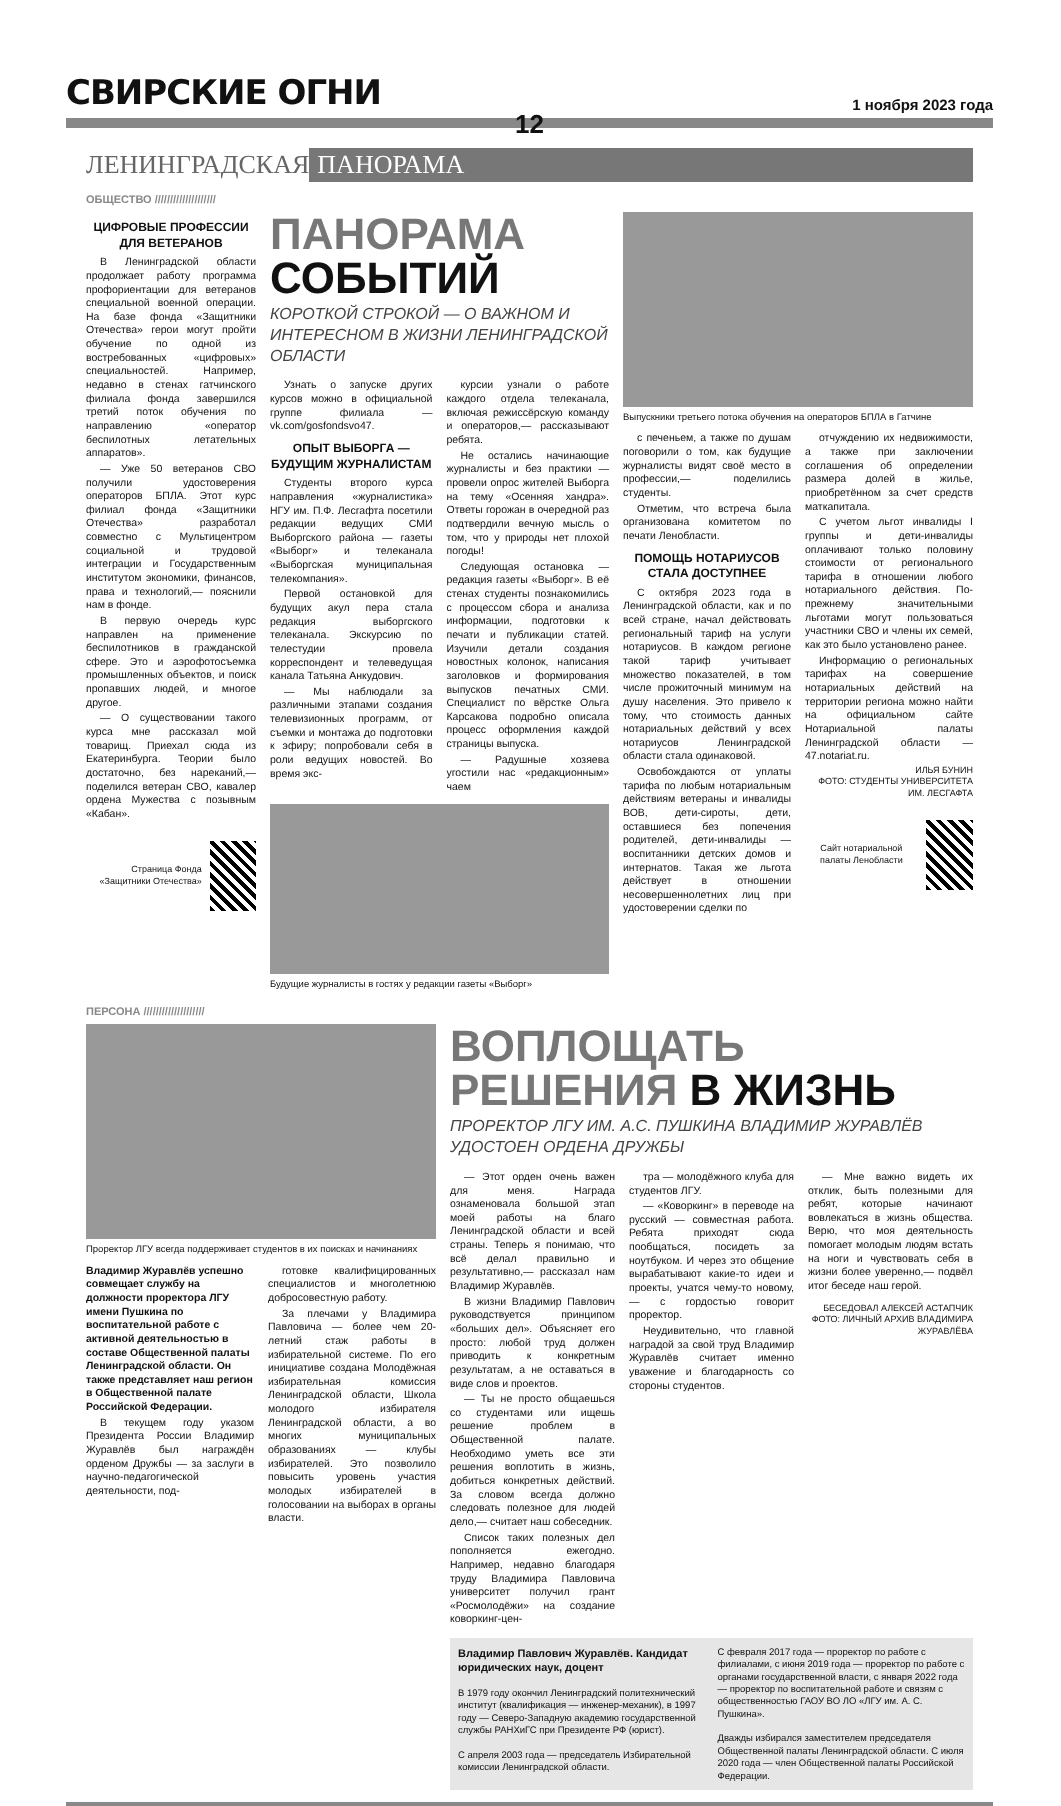СВИРСКИЕ ОГНИ
1 ноября 2023 года
12
ЛЕНИНГРАДСКАЯ ПАНОРАМА
ОБЩЕСТВО ////////////////////
ЦИФРОВЫЕ ПРОФЕССИИ ДЛЯ ВЕТЕРАНОВ
В Ленинградской области продолжает работу программа профориентации для ветеранов специальной военной операции. На базе фонда «Защитники Отечества» герои могут пройти обучение по одной из востребованных «цифровых» специальностей. Например, недавно в стенах гатчинского филиала фонда завершился третий поток обучения по направлению «оператор беспилотных летательных аппаратов».
— Уже 50 ветеранов СВО получили удостоверения операторов БПЛА. Этот курс филиал фонда «Защитники Отечества» разработал совместно с Мультицентром социальной и трудовой интеграции и Государственным институтом экономики, финансов, права и технологий,— пояснили нам в фонде.
В первую очередь курс направлен на применение беспилотников в гражданской сфере. Это и аэрофотосъемка промышленных объектов, и поиск пропавших людей, и многое другое.
— О существовании такого курса мне рассказал мой товарищ. Приехал сюда из Екатеринбурга. Теории было достаточно, без нареканий,— поделился ветеран СВО, кавалер ордена Мужества с позывным «Кабан».
Страница Фонда «Защитники Отечества»
ПАНОРАМА СОБЫТИЙ
КОРОТКОЙ СТРОКОЙ — О ВАЖНОМ И ИНТЕРЕСНОМ В ЖИЗНИ ЛЕНИНГРАДСКОЙ ОБЛАСТИ
Узнать о запуске других курсов можно в официальной группе филиала — vk.com/gosfondsvo47.
ОПЫТ ВЫБОРГА — БУДУЩИМ ЖУРНАЛИСТАМ
Студенты второго курса направления «журналистика» НГУ им. П.Ф. Лесгафта посетили редакции ведущих СМИ Выборгского района — газеты «Выборг» и телеканала «Выборгская муниципальная телекомпания».
Первой остановкой для будущих акул пера стала редакция выборгского телеканала. Экскурсию по телестудии провела корреспондент и телеведущая канала Татьяна Анкудович.
— Мы наблюдали за различными этапами создания телевизионных программ, от съемки и монтажа до подготовки к эфиру; попробовали себя в роли ведущих новостей. Во время экс-
курсии узнали о работе каждого отдела телеканала, включая режиссёрскую команду и операторов,— рассказывают ребята.
Не остались начинающие журналисты и без практики — провели опрос жителей Выборга на тему «Осенняя хандра». Ответы горожан в очередной раз подтвердили вечную мысль о том, что у природы нет плохой погоды!
Следующая остановка — редакция газеты «Выборг». В её стенах студенты познакомились с процессом сбора и анализа информации, подготовки к печати и публикации статей. Изучили детали создания новостных колонок, написания заголовков и формирования выпусков печатных СМИ. Специалист по вёрстке Ольга Карсакова подробно описала процесс оформления каждой страницы выпуска.
— Радушные хозяева угостили нас «редакционным» чаем
Будущие журналисты в гостях у редакции газеты «Выборг»
Выпускники третьего потока обучения на операторов БПЛА в Гатчине
с печеньем, а также по душам поговорили о том, как будущие журналисты видят своё место в профессии,— поделились студенты.
Отметим, что встреча была организована комитетом по печати Ленобласти.
ПОМОЩЬ НОТАРИУСОВ СТАЛА ДОСТУПНЕЕ
С октября 2023 года в Ленинградской области, как и по всей стране, начал действовать региональный тариф на услуги нотариусов. В каждом регионе такой тариф учитывает множество показателей, в том числе прожиточный минимум на душу населения. Это привело к тому, что стоимость данных нотариальных действий у всех нотариусов Ленинградской области стала одинаковой.
Освобождаются от уплаты тарифа по любым нотариальным действиям ветераны и инвалиды ВОВ, дети-сироты, дети, оставшиеся без попечения родителей, дети-инвалиды — воспитанники детских домов и интернатов. Такая же льгота действует в отношении несовершеннолетних лиц при удостоверении сделки по
отчуждению их недвижимости, а также при заключении соглашения об определении размера долей в жилье, приобретённом за счет средств маткапитала.
С учетом льгот инвалиды I группы и дети-инвалиды оплачивают только половину стоимости от регионального тарифа в отношении любого нотариального действия. По-прежнему значительными льготами могут пользоваться участники СВО и члены их семей, как это было установлено ранее.
Информацию о региональных тарифах на совершение нотариальных действий на территории региона можно найти на официальном сайте Нотариальной палаты Ленинградской области — 47.notariat.ru.
ИЛЬЯ БУНИН
ФОТО: СТУДЕНТЫ УНИВЕРСИТЕТА ИМ. ЛЕСГАФТА
Сайт нотариальной палаты Ленобласти
ПЕРСОНА ////////////////////
Проректор ЛГУ всегда поддерживает студентов в их поисках и начинаниях
Владимир Журавлёв успешно совмещает службу на должности проректора ЛГУ имени Пушкина по воспитательной работе с активной деятельностью в составе Общественной палаты Ленинградской области. Он также представляет наш регион в Общественной палате Российской Федерации.
В текущем году указом Президента России Владимир Журавлёв был награждён орденом Дружбы — за заслуги в научно-педагогической деятельности, под-
готовке квалифицированных специалистов и многолетнюю добросовестную работу.
За плечами у Владимира Павловича — более чем 20-летний стаж работы в избирательной системе. По его инициативе создана Молодёжная избирательная комиссия Ленинградской области, Школа молодого избирателя Ленинградской области, а во многих муниципальных образованиях — клубы избирателей. Это позволило повысить уровень участия молодых избирателей в голосовании на выборах в органы власти.
ВОПЛОЩАТЬ РЕШЕНИЯ В ЖИЗНЬ
ПРОРЕКТОР ЛГУ ИМ. А.С. ПУШКИНА ВЛАДИМИР ЖУРАВЛЁВ УДОСТОЕН ОРДЕНА ДРУЖБЫ
— Этот орден очень важен для меня. Награда ознаменовала большой этап моей работы на благо Ленинградской области и всей страны. Теперь я понимаю, что всё делал правильно и результативно,— рассказал нам Владимир Журавлёв.
В жизни Владимир Павлович руководствуется принципом «больших дел». Объясняет его просто: любой труд должен приводить к конкретным результатам, а не оставаться в виде слов и проектов.
— Ты не просто общаешься со студентами или ищешь решение проблем в Общественной палате. Необходимо уметь все эти решения воплотить в жизнь, добиться конкретных действий. За словом всегда должно следовать полезное для людей дело,— считает наш собеседник.
Список таких полезных дел пополняется ежегодно. Например, недавно благодаря труду Владимира Павловича университет получил грант «Росмолодёжи» на создание коворкинг-цен-
тра — молодёжного клуба для студентов ЛГУ.
— «Коворкинг» в переводе на русский — совместная работа. Ребята приходят сюда пообщаться, посидеть за ноутбуком. И через это общение вырабатывают какие-то идеи и проекты, учатся чему-то новому,— с гордостью говорит проректор.
Неудивительно, что главной наградой за свой труд Владимир Журавлёв считает именно уважение и благодарность со стороны студентов.
— Мне важно видеть их отклик, быть полезными для ребят, которые начинают вовлекаться в жизнь общества. Верю, что моя деятельность помогает молодым людям встать на ноги и чувствовать себя в жизни более уверенно,— подвёл итог беседе наш герой.
БЕСЕДОВАЛ АЛЕКСЕЙ АСТАПЧИК
ФОТО: ЛИЧНЫЙ АРХИВ ВЛАДИМИРА ЖУРАВЛЁВА
Владимир Павлович Журавлёв. Кандидат юридических наук, доцент
В 1979 году окончил Ленинградский политехнический институт (квалификация — инженер-механик), в 1997 году — Северо-Западную академию государственной службы РАНХиГС при Президенте РФ (юрист).
С апреля 2003 года — председатель Избирательной комиссии Ленинградской области.
С февраля 2017 года — проректор по работе с филиалами, с июня 2019 года — проректор по работе с органами государственной власти, с января 2022 года — проректор по воспитательной работе и связям с общественностью ГАОУ ВО ЛО «ЛГУ им. А. С. Пушкина».
Дважды избирался заместителем председателя Общественной палаты Ленинградской области. С июля 2020 года — член Общественной палаты Российской Федерации.